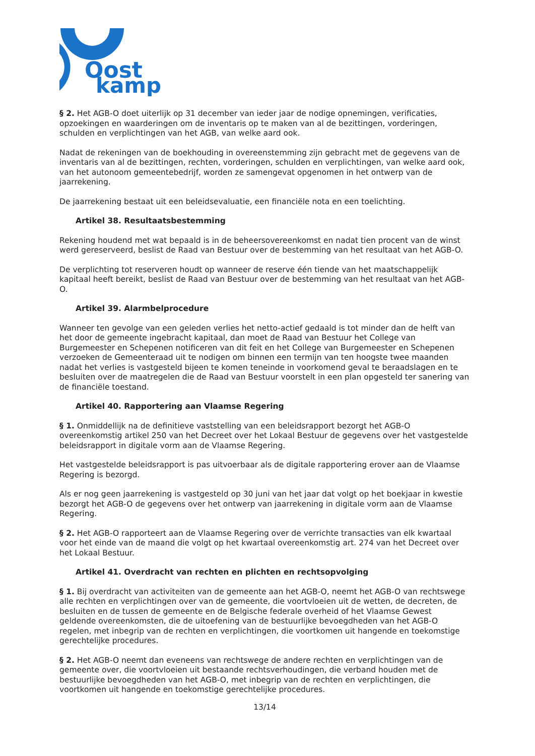Oost
kamp
§ 2. Het AGB-O doet uiterlijk op 31 december van ieder jaar de nodige opnemingen, verificaties, opzoekingen en waarderingen om de inventaris op te maken van al de bezittingen, vorderingen, schulden en verplichtingen van het AGB, van welke aard ook.
Nadat de rekeningen van de boekhouding in overeenstemming zijn gebracht met de gegevens van de inventaris van al de bezittingen, rechten, vorderingen, schulden en verplichtingen, van welke aard ook, van het autonoom gemeentebedrijf, worden ze samengevat opgenomen in het ontwerp van de jaarrekening.
De jaarrekening bestaat uit een beleidsevaluatie, een financiële nota en een toelichting.
Artikel 38. Resultaatsbestemming
Rekening houdend met wat bepaald is in de beheersovereenkomst en nadat tien procent van de winst werd gereserveerd, beslist de Raad van Bestuur over de bestemming van het resultaat van het AGB-O.
De verplichting tot reserveren houdt op wanneer de reserve één tiende van het maatschappelijk kapitaal heeft bereikt, beslist de Raad van Bestuur over de bestemming van het resultaat van het AGB-O.
Artikel 39. Alarmbelprocedure
Wanneer ten gevolge van een geleden verlies het netto-actief gedaald is tot minder dan de helft van het door de gemeente ingebracht kapitaal, dan moet de Raad van Bestuur het College van Burgemeester en Schepenen notificeren van dit feit en het College van Burgemeester en Schepenen verzoeken de Gemeenteraad uit te nodigen om binnen een termijn van ten hoogste twee maanden nadat het verlies is vastgesteld bijeen te komen teneinde in voorkomend geval te beraadslagen en te besluiten over de maatregelen die de Raad van Bestuur voorstelt in een plan opgesteld ter sanering van de financiële toestand.
Artikel 40. Rapportering aan Vlaamse Regering
§ 1. Onmiddellijk na de definitieve vaststelling van een beleidsrapport bezorgt het AGB-O overeenkomstig artikel 250 van het Decreet over het Lokaal Bestuur de gegevens over het vastgestelde beleidsrapport in digitale vorm aan de Vlaamse Regering.
Het vastgestelde beleidsrapport is pas uitvoerbaar als de digitale rapportering erover aan de Vlaamse Regering is bezorgd.
Als er nog geen jaarrekening is vastgesteld op 30 juni van het jaar dat volgt op het boekjaar in kwestie bezorgt het AGB-O de gegevens over het ontwerp van jaarrekening in digitale vorm aan de Vlaamse Regering.
§ 2. Het AGB-O rapporteert aan de Vlaamse Regering over de verrichte transacties van elk kwartaal voor het einde van de maand die volgt op het kwartaal overeenkomstig art. 274 van het Decreet over het Lokaal Bestuur.
Artikel 41. Overdracht van rechten en plichten en rechtsopvolging
§ 1. Bij overdracht van activiteiten van de gemeente aan het AGB-O, neemt het AGB-O van rechtswege alle rechten en verplichtingen over van de gemeente, die voortvloeien uit de wetten, de decreten, de besluiten en de tussen de gemeente en de Belgische federale overheid of het Vlaamse Gewest geldende overeenkomsten, die de uitoefening van de bestuurlijke bevoegdheden van het AGB-O regelen, met inbegrip van de rechten en verplichtingen, die voortkomen uit hangende en toekomstige gerechtelijke procedures.
§ 2. Het AGB-O neemt dan eveneens van rechtswege de andere rechten en verplichtingen van de gemeente over, die voortvloeien uit bestaande rechtsverhoudingen, die verband houden met de bestuurlijke bevoegdheden van het AGB-O, met inbegrip van de rechten en verplichtingen, die voortkomen uit hangende en toekomstige gerechtelijke procedures.
13/14